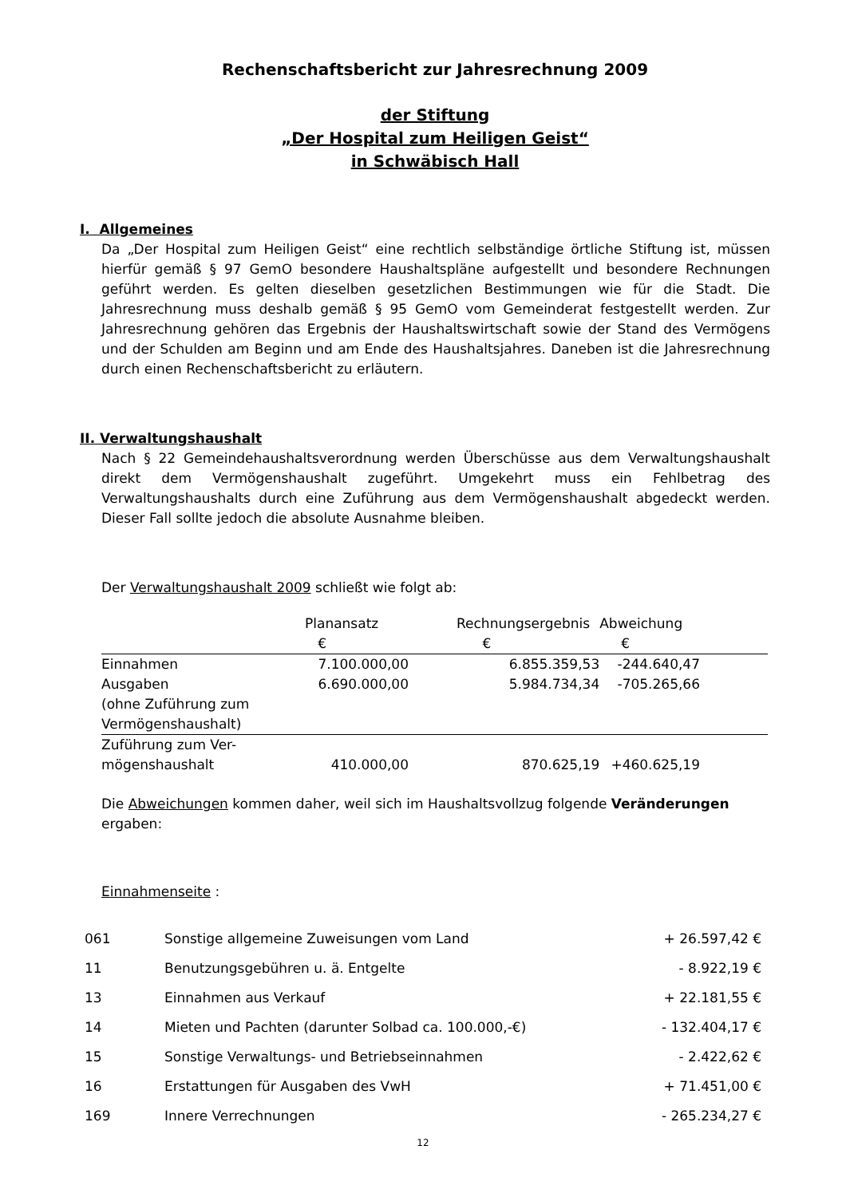Rechenschaftsbericht zur Jahresrechnung 2009
der Stiftung
„Der Hospital zum Heiligen Geist“
in Schwäbisch Hall
I. Allgemeines
Da „Der Hospital zum Heiligen Geist“ eine rechtlich selbständige örtliche Stiftung ist, müssen hierfür gemäß § 97 GemO besondere Haushaltspläne aufgestellt und besondere Rechnungen geführt werden. Es gelten dieselben gesetzlichen Bestimmungen wie für die Stadt. Die Jahresrechnung muss deshalb gemäß § 95 GemO vom Gemeinderat festgestellt werden. Zur Jahresrechnung gehören das Ergebnis der Haushaltswirtschaft sowie der Stand des Vermögens und der Schulden am Beginn und am Ende des Haushaltsjahres. Daneben ist die Jahresrechnung durch einen Rechenschaftsbericht zu erläutern.
II. Verwaltungshaushalt
Nach § 22 Gemeindehaushaltsverordnung werden Überschüsse aus dem Verwaltungshaushalt direkt dem Vermögenshaushalt zugeführt. Umgekehrt muss ein Fehlbetrag des Verwaltungshaushalts durch eine Zuführung aus dem Vermögenshaushalt abgedeckt werden. Dieser Fall sollte jedoch die absolute Ausnahme bleiben.
Der Verwaltungshaushalt 2009 schließt wie folgt ab:
| | Planansatz € | | Rechnungsergebnis € | Abweichung € |
| Einnahmen | 7.100.000,00 | | 6.855.359,53 | -244.640,47 |
| Ausgaben (ohne Zuführung zum Vermögenshaushalt) | 6.690.000,00 | | 5.984.734,34 | -705.265,66 |
| Zuführung zum Ver- mögenshaushalt | 410.000,00 | | 870.625,19 | +460.625,19 |
Die Abweichungen kommen daher, weil sich im Haushaltsvollzug folgende Veränderungen ergaben:
Einnahmenseite :
| 061 | Sonstige allgemeine Zuweisungen vom Land | + 26.597,42 € |
| 11 | Benutzungsgebühren u. ä. Entgelte | - 8.922,19 € |
| 13 | Einnahmen aus Verkauf | + 22.181,55 € |
| 14 | Mieten und Pachten (darunter Solbad ca. 100.000,-€) | - 132.404,17 € |
| 15 | Sonstige Verwaltungs- und Betriebseinnahmen | - 2.422,62 € |
| 16 | Erstattungen für Ausgaben des VwH | + 71.451,00 € |
| 169 | Innere Verrechnungen | - 265.234,27 € |
12